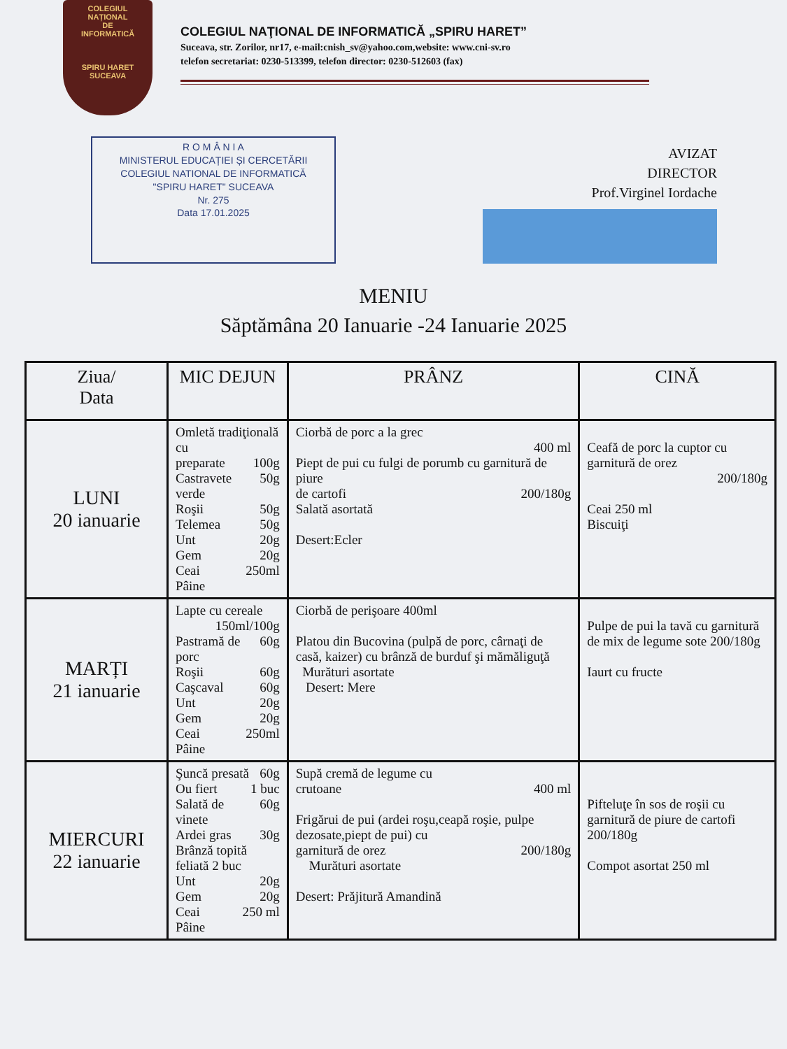COLEGIUL
NAȚIONAL
DE
INFORMATICĂ
SPIRU HARET
SUCEAVA
COLEGIUL NAŢIONAL DE INFORMATICĂ „SPIRU HARET”
Suceava, str. Zorilor, nr17, e-mail:cnish_sv@yahoo.com,website: www.cni-sv.ro
telefon secretariat: 0230-513399, telefon director: 0230-512603 (fax)
R O M Â N I A
MINISTERUL EDUCAȚIEI ȘI CERCETĂRII
COLEGIUL NATIONAL DE INFORMATICĂ
"SPIRU HARET" SUCEAVA
Nr. 275
Data 17.01.2025
AVIZAT
DIRECTOR
Prof.Virginel Iordache
MENIU
Săptămâna 20 Ianuarie -24 Ianuarie 2025
| Ziua/ Data | MIC DEJUN | PRÂNZ | CINĂ |
| --- | --- | --- | --- |
| LUNI 20 ianuarie | Omletă tradiţională cu preparate 100g Castravete verde 50g Roşii 50g Telemea 50g Unt 20g Gem 20g Ceai 250ml Pâine | Ciorbă de porc a la grec 400 ml Piept de pui cu fulgi de porumb cu garnitură de piure de cartofi 200/180g Salată asortată Desert:Ecler | Ceafă de porc la cuptor cu garnitură de orez 200/180g Ceai 250 ml Biscuiţi |
| MARȚI 21 ianuarie | Lapte cu cereale 150ml/100g Pastramă de porc 60g Roşii 60g Caşcaval 60g Unt 20g Gem 20g Ceai 250ml Pâine | Ciorbă de perişoare 400ml Platou din Bucovina (pulpă de porc, cârnaţi de casă, kaizer) cu brânză de burduf şi mămăliguţă Murături asortate Desert: Mere | Pulpe de pui la tavă cu garnitură de mix de legume sote 200/180g Iaurt cu fructe |
| MIERCURI 22 ianuarie | Şuncă presată 60g Ou fiert 1 buc Salată de vinete 60g Ardei gras 30g Brânză topită feliată 2 buc Unt 20g Gem 20g Ceai 250 ml Pâine | Supă cremă de legume cu crutoane 400 ml Frigărui de pui (ardei roşu,ceapă roşie, pulpe dezosate,piept de pui) cu garnitură de orez 200/180g Murături asortate Desert: Prăjitură Amandină | Pifteluţe în sos de roşii cu garnitură de piure de cartofi 200/180g Compot asortat 250 ml |